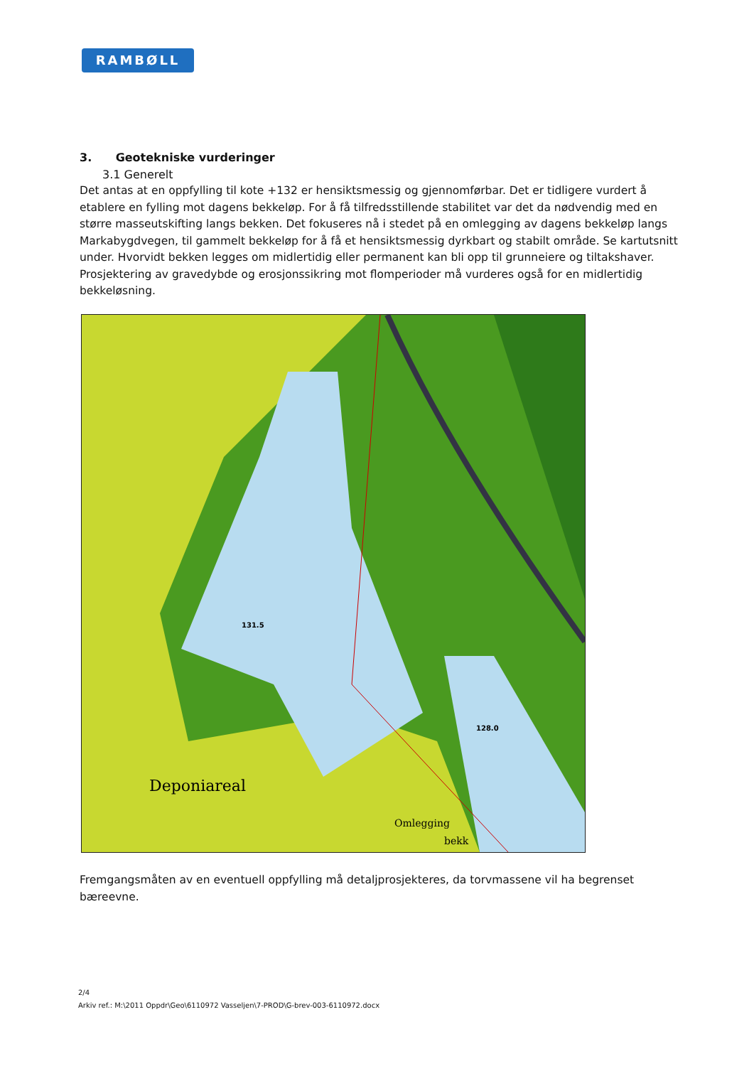RAMBØLL
3. Geotekniske vurderinger
3.1 Generelt
Det antas at en oppfylling til kote +132 er hensiktsmessig og gjennomførbar. Det er tidligere vurdert å etablere en fylling mot dagens bekkeløp. For å få tilfredsstillende stabilitet var det da nødvendig med en større masseutskifting langs bekken. Det fokuseres nå i stedet på en omlegging av dagens bekkeløp langs Markabygdvegen, til gammelt bekkeløp for å få et hensiktsmessig dyrkbart og stabilt område. Se kartutsnitt under. Hvorvidt bekken legges om midlertidig eller permanent kan bli opp til grunneiere og tiltakshaver. Prosjektering av gravedybde og erosjonssikring mot flomperioder må vurderes også for en midlertidig bekkeløsning.
131.5
128.0
Deponiareal
Omlegging
bekk
Fremgangsmåten av en eventuell oppfylling må detaljprosjekteres, da torvmassene vil ha begrenset bæreevne.
2/4
Arkiv ref.: M:\2011 Oppdr\Geo\6110972 Vasseljen\7-PROD\G-brev-003-6110972.docx